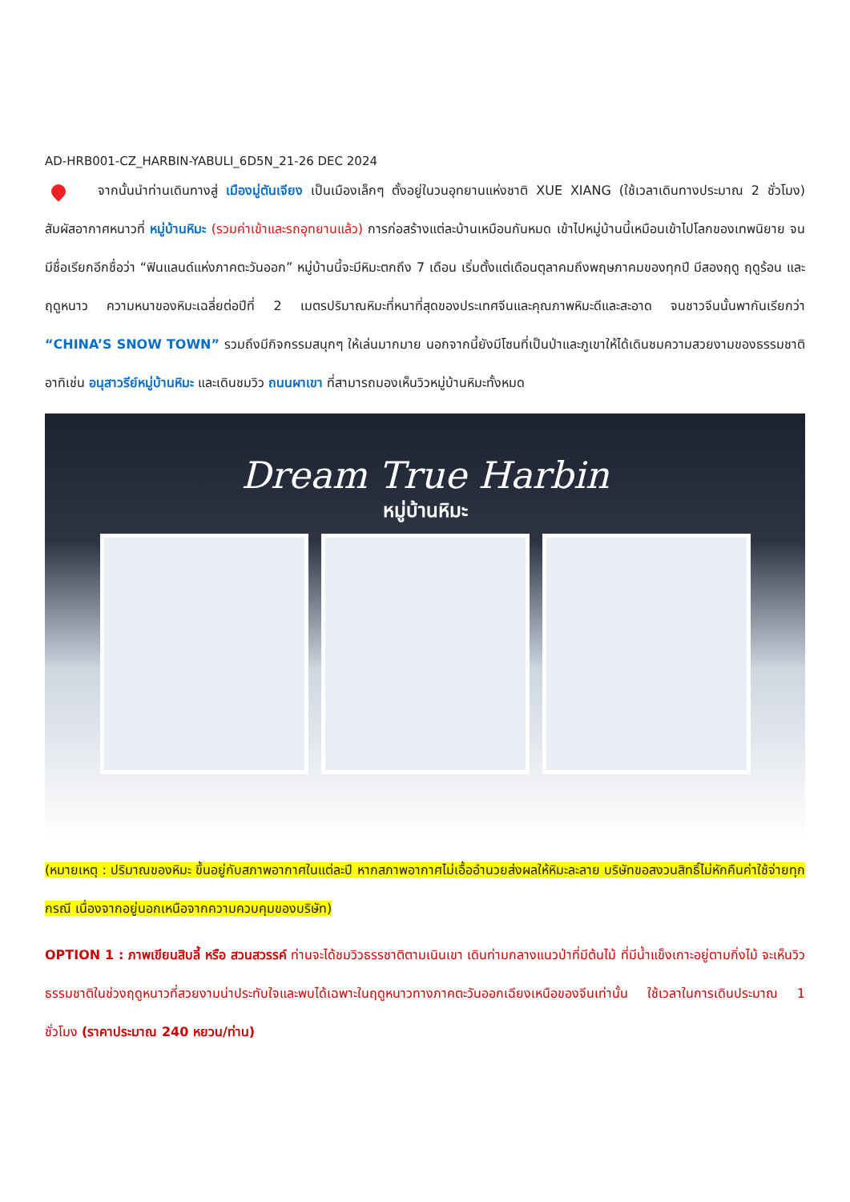AD-HRB001-CZ_HARBIN-YABULI_6D5N_21-26 DEC 2024
จากนั้นนำท่านเดินทางสู่ เมืองมู่ตันเจียง เป็นเมืองเล็กๆ ตั้งอยู่ในวนอุทยานแห่งชาติ XUE XIANG (ใช้เวลาเดินทางประมาณ 2 ชั่วโมง) สัมผัสอากาศหนาวที่ หมู่บ้านหิมะ (รวมค่าเข้าและรถอุทยานแล้ว) การก่อสร้างแต่ละบ้านเหมือนกันหมด เข้าไปหมู่บ้านนี้เหมือนเข้าไปโลกของเทพนิยาย จนมีชื่อเรียกอีกชื่อว่า “ฟินแลนด์แห่งภาคตะวันออก” หมู่บ้านนี้จะมีหิมะตกถึง 7 เดือน เริ่มตั้งแต่เดือนตุลาคมถึงพฤษภาคมของทุกปี มีสองฤดู ฤดูร้อน และฤดูหนาว ความหนาของหิมะเฉลี่ยต่อปีที่ 2 เมตรปริมาณหิมะที่หนาที่สุดของประเทศจีนและคุณภาพหิมะดีและสะอาด จนชาวจีนนั้นพากันเรียกว่า “CHINA’S SNOW TOWN” รวมถึงมีกิจกรรมสนุกๆ ให้เล่นมากมาย นอกจากนี้ยังมีโซนที่เป็นป่าและภูเขาให้ได้เดินชมความสวยงามของธรรมชาติ อาทิเช่น อนุสาวรีย์หมู่บ้านหิมะ และเดินชมวิว ถนนผาเขา ที่สามารถมองเห็นวิวหมู่บ้านหิมะทั้งหมด
Dream True Harbin
หมู่บ้านหิมะ
(หมายเหตุ : ปริมาณของหิมะ ขึ้นอยู่กับสภาพอากาศในแต่ละปี หากสภาพอากาศไม่เอื้ออำนวยส่งผลให้หิมะละลาย บริษัทขอสงวนสิทธิ์ไม่หักคืนค่าใช้จ่ายทุกกรณี เนื่องจากอยู่นอกเหนือจากความควบคุมของบริษัท)
OPTION 1 : ภาพเขียนสิบลี้ หรือ สวนสวรรค์ ท่านจะได้ชมวิวธรรชาติตามเนินเขา เดินท่ามกลางแนวป่าที่มีต้นไม้ ที่มีน้ำแข็งเกาะอยู่ตามกิ่งไม้ จะเห็นวิวธรรมชาติในช่วงฤดูหนาวที่สวยงามน่าประทับใจและพบได้เฉพาะในฤดูหนาวทางภาคตะวันออกเฉียงเหนือของจีนเท่านั้น ใช้เวลาในการเดินประมาณ 1 ชั่วโมง (ราคาประมาณ 240 หยวน/ท่าน)